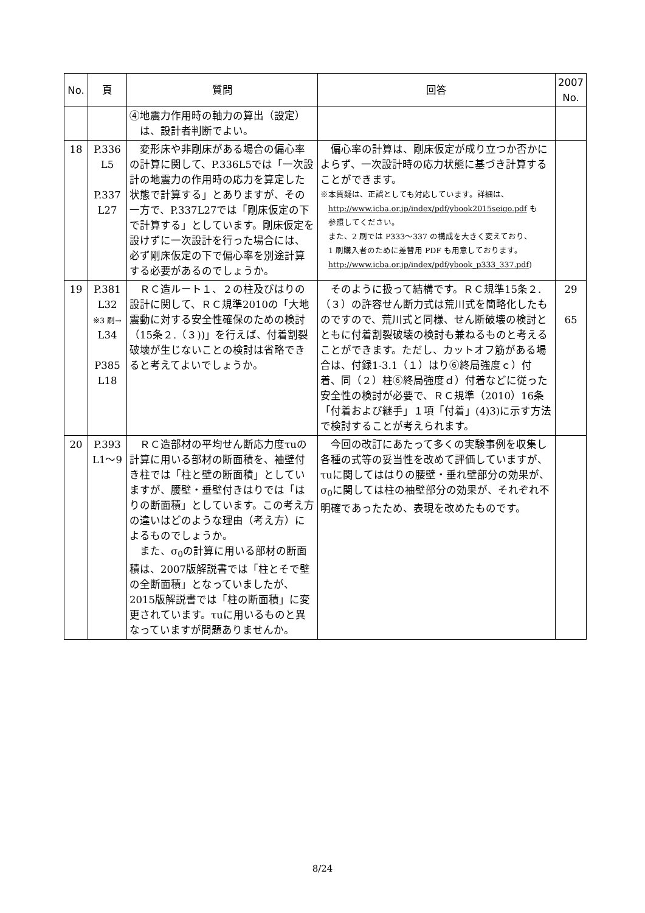| No. | 頁 | 質問 | 回答 | 2007 No. |
| --- | --- | --- | --- | --- |
| | | ④地震力作用時の軸力の算出（設定） は、設計者判断でよい。 | | |
| 18 | P.336 L5 P.337 L27 | 変形床や非剛床がある場合の偏心率の計算に関して、P.336L5では「一次設計の地震力の作用時の応力を算定した状態で計算する」とありますが、その一方で、P.337L27では「剛床仮定の下で計算する」としています。剛床仮定を設けずに一次設計を行った場合には、必ず剛床仮定の下で偏心率を別途計算する必要があるのでしょうか。 | 偏心率の計算は、剛床仮定が成り立つか否かによらず、一次設計時の応力状態に基づき計算することができます。 ※本質疑は、正誤としても対応しています。詳細は、 http://www.icba.or.jp/index/pdf/ybook2015seigo.pdf も 参照してください。 また、2 刷では P333～337 の構成を大きく変えており、 1 刷購入者のために差替用 PDF も用意しております。 http://www.icba.or.jp/index/pdf/ybook_p333_337.pdf ) | |
| 19 | P.381 L32 ※3 刷→ L34 P385 L18 | ＲＣ造ルート１、２の柱及びはりの設計に関して、ＲＣ規準2010の「大地震動に対する安全性確保のための検討（15条２.（３))」を行えば、付着割裂破壊が生じないことの検討は省略できると考えてよいでしょうか。 | そのように扱って結構です。ＲＣ規準15条２.（３）の許容せん断力式は荒川式を簡略化したものですので、荒川式と同様、せん断破壊の検討とともに付着割裂破壊の検討も兼ねるものと考えることができます。ただし、カットオフ筋がある場合は、付録1-3.1（１）はり⑥終局強度ｃ）付着、同（２）柱⑥終局強度ｄ）付着などに従った安全性の検討が必要で、ＲＣ規準（2010）16条「付着および継手」１項「付着」(4)3)に示す方法で検討することが考えられます。 | 29 65 |
| 20 | P.393 L1～9 | ＲＣ造部材の平均せん断応力度τuの計算に用いる部材の断面積を、袖壁付き柱では「柱と壁の断面積」としていますが、腰壁・垂壁付きはりでは「はりの断面積」としています。この考え方の違いはどのような理由（考え方）によるものでしょうか。 また、σ<sub>0</sub>の計算に用いる部材の断面積は、2007版解説書では「柱とそで壁の全断面積」となっていましたが、2015版解説書では「柱の断面積」に変更されています。τuに用いるものと異なっていますが問題ありませんか。 | 今回の改訂にあたって多くの実験事例を収集し各種の式等の妥当性を改めて評価していますが、τuに関してははりの腰壁・垂れ壁部分の効果が、σ<sub>0</sub>に関しては柱の袖壁部分の効果が、それぞれ不明確であったため、表現を改めたものです。 | |
8/24